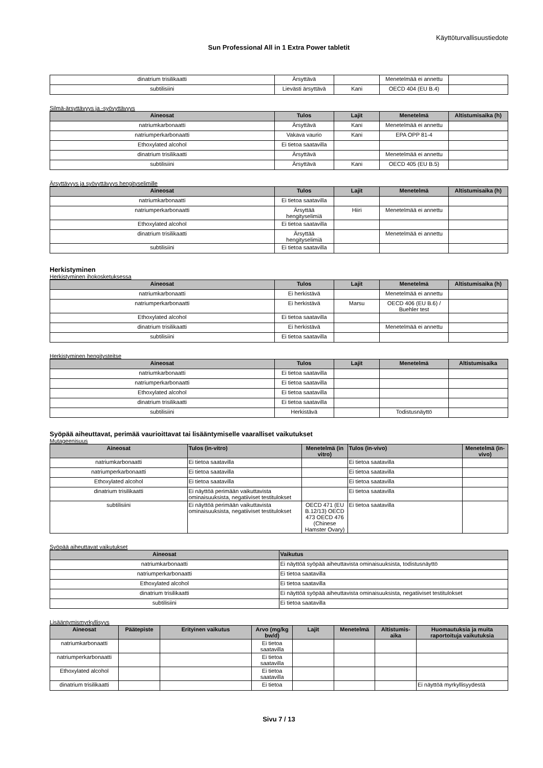Käyttöturvallisuustiedote
Sun Professional All in 1 Extra Power tabletit
| dinatrium trisilikaatti | Ärsyttävä | | Menetelmää ei annettu | |
| subtilisiini | Lievästi ärsyttävä | Kani | OECD 404 (EU B.4) | |
Silmä-ärsyttävyys ja -syövyttävyys
| Aineosat | Tulos | Lajit | Menetelmä | Altistumisaika (h) |
| --- | --- | --- | --- | --- |
| natriumkarbonaatti | Ärsyttävä | Kani | Menetelmää ei annettu | |
| natriumperkarbonaatti | Vakava vaurio | Kani | EPA OPP 81-4 | |
| Ethoxylated alcohol | Ei tietoa saatavilla | | | |
| dinatrium trisilikaatti | Ärsyttävä | | Menetelmää ei annettu | |
| subtilisiini | Ärsyttävä | Kani | OECD 405 (EU B.5) | |
Ärsyttävyys ja syövyttävyys hengityselimille
| Aineosat | Tulos | Lajit | Menetelmä | Altistumisaika (h) |
| --- | --- | --- | --- | --- |
| natriumkarbonaatti | Ei tietoa saatavilla | | | |
| natriumperkarbonaatti | Ärsyttää hengityselimiä | Hiiri | Menetelmää ei annettu | |
| Ethoxylated alcohol | Ei tietoa saatavilla | | | |
| dinatrium trisilikaatti | Ärsyttää hengityselimiä | | Menetelmää ei annettu | |
| subtilisiini | Ei tietoa saatavilla | | | |
Herkistyminen
Herkistyminen ihokosketuksessa
| Aineosat | Tulos | Lajit | Menetelmä | Altistumisaika (h) |
| --- | --- | --- | --- | --- |
| natriumkarbonaatti | Ei herkistävä | | Menetelmää ei annettu | |
| natriumperkarbonaatti | Ei herkistävä | Marsu | OECD 406 (EU B.6) / Buehler test | |
| Ethoxylated alcohol | Ei tietoa saatavilla | | | |
| dinatrium trisilikaatti | Ei herkistävä | | Menetelmää ei annettu | |
| subtilisiini | Ei tietoa saatavilla | | | |
Herkistyminen hengitysteitse
| Aineosat | Tulos | Lajit | Menetelmä | Altistumisaika |
| --- | --- | --- | --- | --- |
| natriumkarbonaatti | Ei tietoa saatavilla | | | |
| natriumperkarbonaatti | Ei tietoa saatavilla | | | |
| Ethoxylated alcohol | Ei tietoa saatavilla | | | |
| dinatrium trisilikaatti | Ei tietoa saatavilla | | | |
| subtilisiini | Herkistävä | | Todistusnäyttö | |
Syöpää aiheuttavat, perimää vaurioittavat tai lisääntymiselle vaaralliset vaikutukset
Mutageenisuus
| Aineosat | Tulos (in-vitro) | Menetelmä (in vitro) | Tulos (in-vivo) | Menetelmä (in-vivo) |
| --- | --- | --- | --- | --- |
| natriumkarbonaatti | Ei tietoa saatavilla | | Ei tietoa saatavilla | |
| natriumperkarbonaatti | Ei tietoa saatavilla | | Ei tietoa saatavilla | |
| Ethoxylated alcohol | Ei tietoa saatavilla | | Ei tietoa saatavilla | |
| dinatrium trisilikaatti | Ei näyttöä perimään vaikuttavista ominaisuuksista, negatiiviset testitulokset | | Ei tietoa saatavilla | |
| subtilisiini | Ei näyttöä perimään vaikuttavista ominaisuuksista, negatiiviset testitulokset | OECD 471 (EU B.12/13) OECD 473 OECD 476 (Chinese Hamster Ovary) | Ei tietoa saatavilla | |
Syöpää aiheuttavat vaikutukset
| Aineosat | Vaikutus |
| --- | --- |
| natriumkarbonaatti | Ei näyttöä syöpää aiheuttavista ominaisuuksista, todistusnäyttö |
| natriumperkarbonaatti | Ei tietoa saatavilla |
| Ethoxylated alcohol | Ei tietoa saatavilla |
| dinatrium trisilikaatti | Ei näyttöä syöpää aiheuttavista ominaisuuksista, negatiiviset testitulokset |
| subtilisiini | Ei tietoa saatavilla |
Lisääntymismyrkyllisyys
| Aineosat | Päätepiste | Erityinen vaikutus | Arvo (mg/kg bw/d) | Lajit | Menetelmä | Altistumis-aika | Huomautuksia ja muita raportoituja vaikutuksia |
| --- | --- | --- | --- | --- | --- | --- | --- |
| natriumkarbonaatti | | | Ei tietoa saatavilla | | | | |
| natriumperkarbonaatti | | | Ei tietoa saatavilla | | | | |
| Ethoxylated alcohol | | | Ei tietoa saatavilla | | | | |
| dinatrium trisilikaatti | | | Ei tietoa | | | | Ei näyttöä myrkyllisyydestä |
Sivu 7 / 13